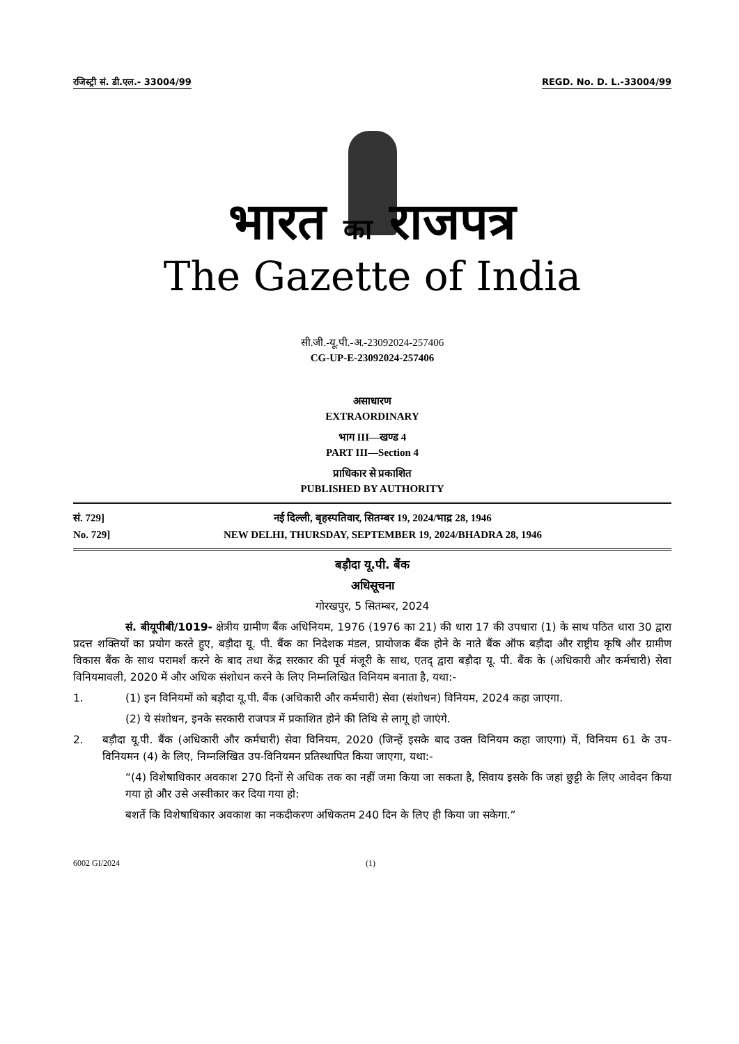रजिस्ट्री सं. डी.एल.- 33004/99 REGD. No. D. L.-33004/99
भारत का राजपत्र
The Gazette of India
सी.जी.-यू.पी.-अ.-23092024-257406
CG-UP-E-23092024-257406
असाधारण
EXTRAORDINARY
भाग III—खण्ड 4
PART III—Section 4
प्राधिकार से प्रकाशित
PUBLISHED BY AUTHORITY
सं. 729] नई दिल्ली, बृहस्पतिवार, सितम्बर 19, 2024/भाद्र 28, 1946
No. 729] NEW DELHI, THURSDAY, SEPTEMBER 19, 2024/BHADRA 28, 1946
बड़ौदा यू.पी. बैंक
अधिसूचना
गोरखपुर, 5 सितम्बर, 2024
सं. बीयूपीबी/1019- क्षेत्रीय ग्रामीण बैंक अधिनियम, 1976 (1976 का 21) की धारा 17 की उपधारा (1) के साथ पठित धारा 30 द्वारा प्रदत्त शक्तियों का प्रयोग करते हुए, बड़ौदा यू. पी. बैंक का निदेशक मंडल, प्रायोजक बैंक होने के नाते बैंक ऑफ बड़ौदा और राष्ट्रीय कृषि और ग्रामीण विकास बैंक के साथ परामर्श करने के बाद तथा केंद्र सरकार की पूर्व मंजूरी के साथ, एतद् द्वारा बड़ौदा यू. पी. बैंक के (अधिकारी और कर्मचारी) सेवा विनियमावली, 2020 में और अधिक संशोधन करने के लिए निम्नलिखित विनियम बनाता है, यथा:-
1. (1) इन विनियमों को बड़ौदा यू.पी. बैंक (अधिकारी और कर्मचारी) सेवा (संशोधन) विनियम, 2024 कहा जाएगा.
(2) ये संशोधन, इनके सरकारी राजपत्र में प्रकाशित होने की तिथि से लागू हो जाएंगे.
2. बड़ौदा यू.पी. बैंक (अधिकारी और कर्मचारी) सेवा विनियम, 2020 (जिन्हें इसके बाद उक्त विनियम कहा जाएगा) में, विनियम 61 के उप-विनियमन (4) के लिए, निम्नलिखित उप-विनियमन प्रतिस्थापित किया जाएगा, यथा:-
“(4) विशेषाधिकार अवकाश 270 दिनों से अधिक तक का नहीं जमा किया जा सकता है, सिवाय इसके कि जहां छुट्टी के लिए आवेदन किया गया हो और उसे अस्वीकार कर दिया गया हो:
बशर्ते कि विशेषाधिकार अवकाश का नकदीकरण अधिकतम 240 दिन के लिए ही किया जा सकेगा.”
6002 GI/2024 (1)